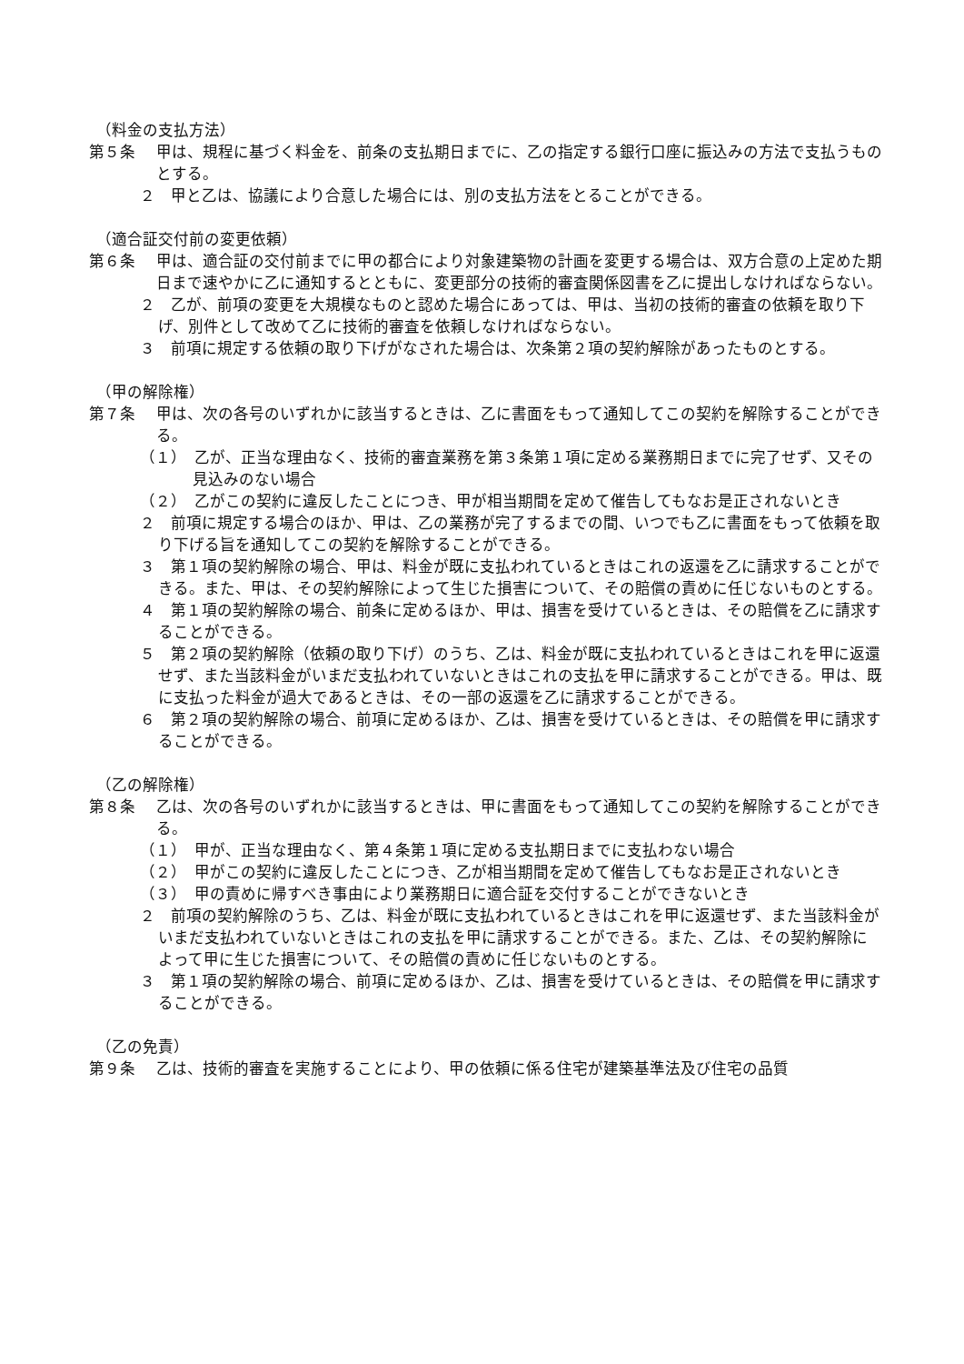（料金の支払方法）
第５条 甲は、規程に基づく料金を、前条の支払期日までに、乙の指定する銀行口座に振込みの方法で支払うものとする。
２　甲と乙は、協議により合意した場合には、別の支払方法をとることができる。
（適合証交付前の変更依頼）
第６条 甲は、適合証の交付前までに甲の都合により対象建築物の計画を変更する場合は、双方合意の上定めた期日まで速やかに乙に通知するとともに、変更部分の技術的審査関係図書を乙に提出しなければならない。
２　乙が、前項の変更を大規模なものと認めた場合にあっては、甲は、当初の技術的審査の依頼を取り下げ、別件として改めて乙に技術的審査を依頼しなければならない。
３　前項に規定する依頼の取り下げがなされた場合は、次条第２項の契約解除があったものとする。
（甲の解除権）
第７条 甲は、次の各号のいずれかに該当するときは、乙に書面をもって通知してこの契約を解除することができる。
（１）　乙が、正当な理由なく、技術的審査業務を第３条第１項に定める業務期日までに完了せず、又その見込みのない場合
（２）　乙がこの契約に違反したことにつき、甲が相当期間を定めて催告してもなお是正されないとき
２　前項に規定する場合のほか、甲は、乙の業務が完了するまでの間、いつでも乙に書面をもって依頼を取り下げる旨を通知してこの契約を解除することができる。
３　第１項の契約解除の場合、甲は、料金が既に支払われているときはこれの返還を乙に請求することができる。また、甲は、その契約解除によって生じた損害について、その賠償の責めに任じないものとする。
４　第１項の契約解除の場合、前条に定めるほか、甲は、損害を受けているときは、その賠償を乙に請求することができる。
５　第２項の契約解除（依頼の取り下げ）のうち、乙は、料金が既に支払われているときはこれを甲に返還せず、また当該料金がいまだ支払われていないときはこれの支払を甲に請求することができる。甲は、既に支払った料金が過大であるときは、その一部の返還を乙に請求することができる。
６　第２項の契約解除の場合、前項に定めるほか、乙は、損害を受けているときは、その賠償を甲に請求することができる。
（乙の解除権）
第８条 乙は、次の各号のいずれかに該当するときは、甲に書面をもって通知してこの契約を解除することができる。
（１）　甲が、正当な理由なく、第４条第１項に定める支払期日までに支払わない場合
（２）　甲がこの契約に違反したことにつき、乙が相当期間を定めて催告してもなお是正されないとき
（３）　甲の責めに帰すべき事由により業務期日に適合証を交付することができないとき
２　前項の契約解除のうち、乙は、料金が既に支払われているときはこれを甲に返還せず、また当該料金がいまだ支払われていないときはこれの支払を甲に請求することができる。また、乙は、その契約解除によって甲に生じた損害について、その賠償の責めに任じないものとする。
３　第１項の契約解除の場合、前項に定めるほか、乙は、損害を受けているときは、その賠償を甲に請求することができる。
（乙の免責）
第９条 乙は、技術的審査を実施することにより、甲の依頼に係る住宅が建築基準法及び住宅の品質